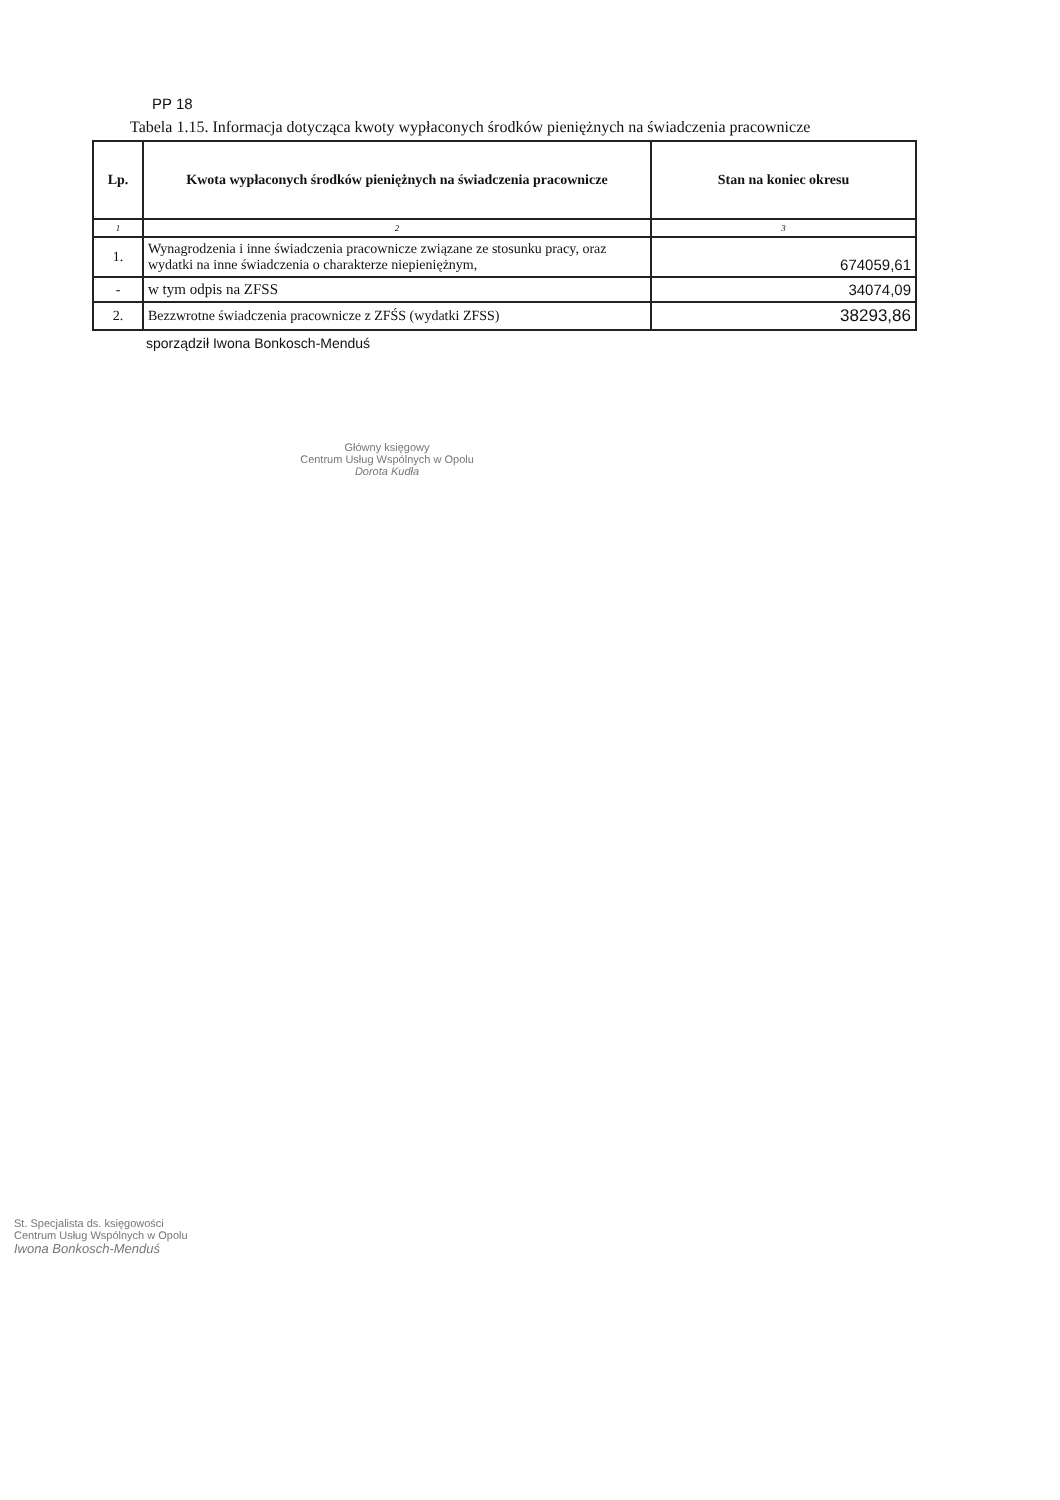PP 18
Tabela 1.15. Informacja dotycząca kwoty wypłaconych środków pieniężnych na świadczenia pracownicze
| Lp. | Kwota wypłaconych środków pieniężnych na świadczenia pracownicze | Stan na koniec okresu |
| --- | --- | --- |
| 1 | 2 | 3 |
| 1. | Wynagrodzenia i inne świadczenia pracownicze związane ze stosunku pracy, oraz wydatki na inne świadczenia o charakterze niepieniężnym, | 674059,61 |
| - | w tym odpis na ZFSS | 34074,09 |
| 2. | Bezzwrotne świadczenia pracownicze z ZFŚS (wydatki ZFSS) | 38293,86 |
sporządził Iwona Bonkosch-Menduś
Główny księgowy
Centrum Usług Wspólnych w Opolu
Dorota Kudła
St. Specjalista ds. księgowości
Centrum Usług Wspólnych w Opolu
Iwona Bonkosch-Menduś